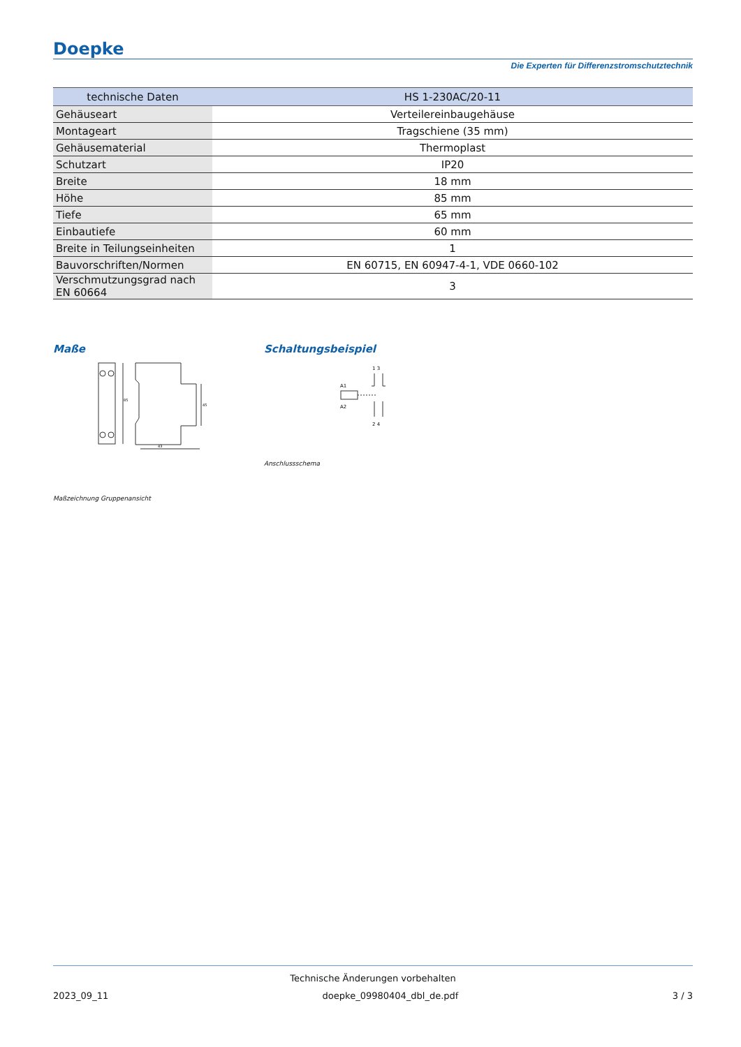Doepke
Die Experten für Differenzstromschutztechnik
| technische Daten | HS 1-230AC/20-11 |
| --- | --- |
| Gehäuseart | Verteilereinbaugehäuse |
| Montageart | Tragschiene (35 mm) |
| Gehäusematerial | Thermoplast |
| Schutzart | IP20 |
| Breite | 18 mm |
| Höhe | 85 mm |
| Tiefe | 65 mm |
| Einbautiefe | 60 mm |
| Breite in Teilungseinheiten | 1 |
| Bauvorschriften/Normen | EN 60715, EN 60947-4-1, VDE 0660-102 |
| Verschmutzungsgrad nach EN 60664 | 3 |
Maße
85
45
43
Maßzeichnung Gruppenansicht
Schaltungsbeispiel
A1
A2
1 3
2 4
Anschlussschema
Technische Änderungen vorbehalten
2023_09_11 doepke_09980404_dbl_de.pdf 3 / 3